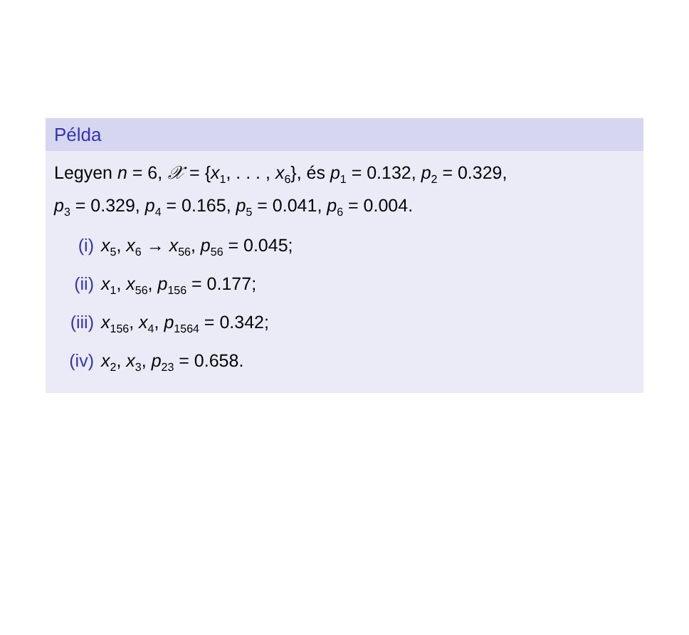Példa
Legyen n = 6, 𝒳 = {x<sub>1</sub>, . . . , x<sub>6</sub>}, és p<sub>1</sub> = 0.132, p<sub>2</sub> = 0.329,
p<sub>3</sub> = 0.329, p<sub>4</sub> = 0.165, p<sub>5</sub> = 0.041, p<sub>6</sub> = 0.004.
(i) x<sub>5</sub>, x<sub>6</sub> → x<sub>56</sub>, p<sub>56</sub> = 0.045;
(ii) x<sub>1</sub>, x<sub>56</sub>, p<sub>156</sub> = 0.177;
(iii) x<sub>156</sub>, x<sub>4</sub>, p<sub>1564</sub> = 0.342;
(iv) x<sub>2</sub>, x<sub>3</sub>, p<sub>23</sub> = 0.658.